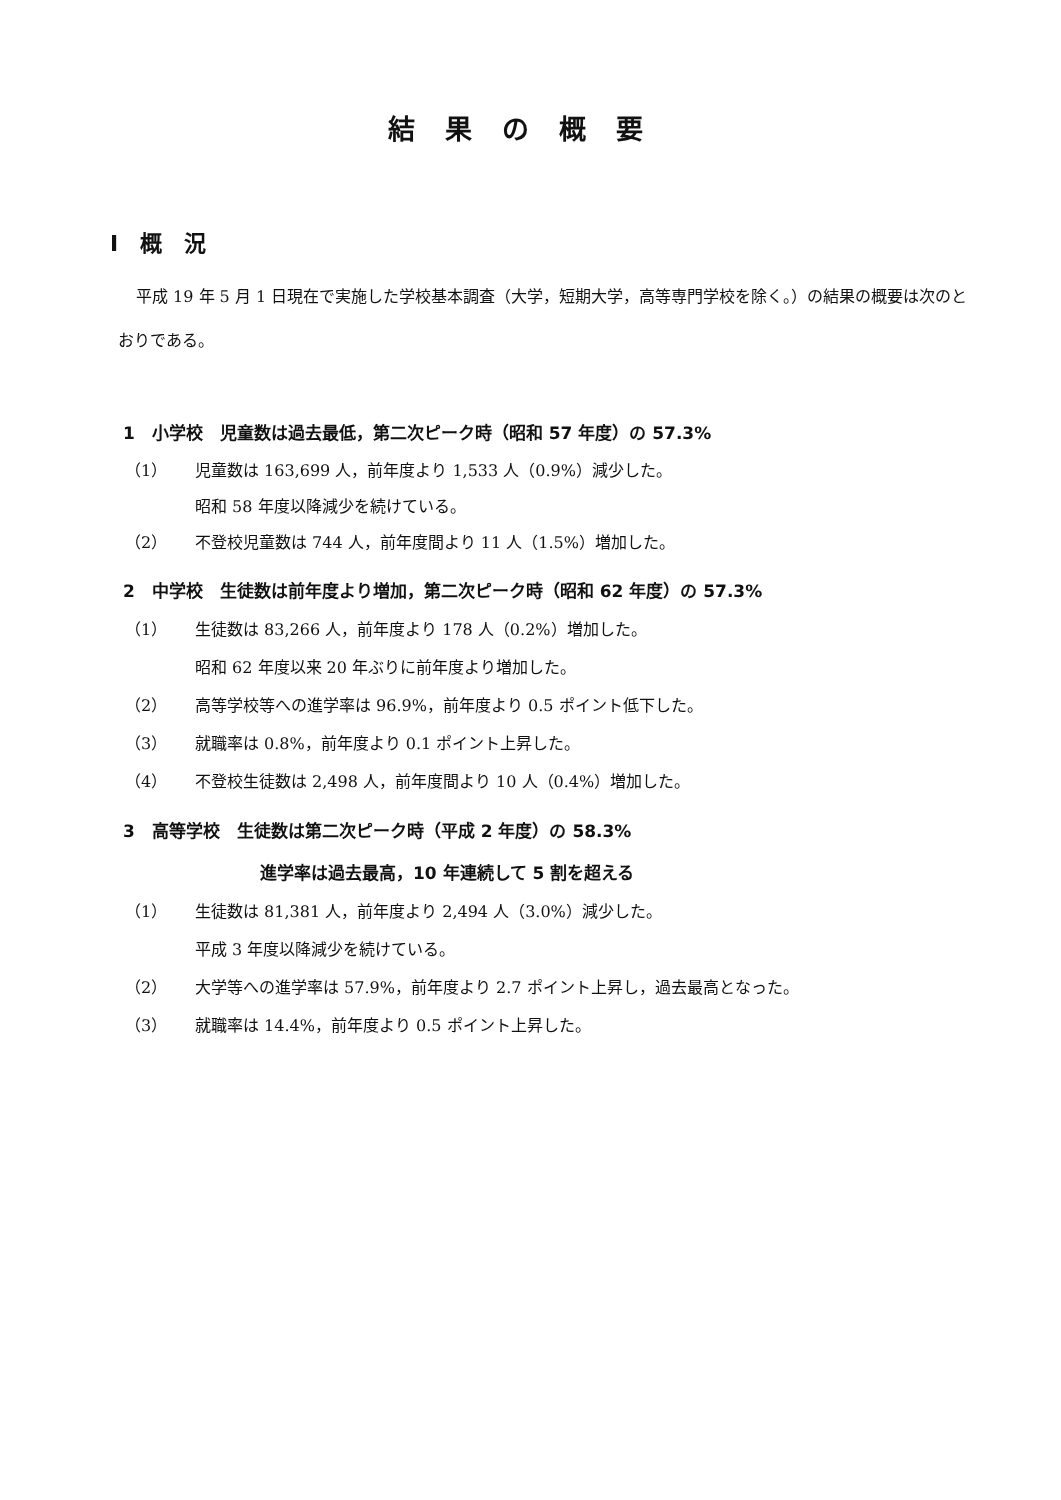結果の概要
Ⅰ　概　況
平成 19 年 5 月 1 日現在で実施した学校基本調査（大学，短期大学，高等専門学校を除く。）の結果の概要は次のとおりである。
1　小学校　児童数は過去最低，第二次ピーク時（昭和 57 年度）の 57.3%
（1） 児童数は 163,699 人，前年度より 1,533 人（0.9%）減少した。
昭和 58 年度以降減少を続けている。
（2） 不登校児童数は 744 人，前年度間より 11 人（1.5%）増加した。
2　中学校　生徒数は前年度より増加，第二次ピーク時（昭和 62 年度）の 57.3%
（1） 生徒数は 83,266 人，前年度より 178 人（0.2%）増加した。
昭和 62 年度以来 20 年ぶりに前年度より増加した。
（2） 高等学校等への進学率は 96.9%，前年度より 0.5 ポイント低下した。
（3） 就職率は 0.8%，前年度より 0.1 ポイント上昇した。
（4） 不登校生徒数は 2,498 人，前年度間より 10 人（0.4%）増加した。
3　高等学校　生徒数は第二次ピーク時（平成 2 年度）の 58.3%
進学率は過去最高，10 年連続して 5 割を超える
（1） 生徒数は 81,381 人，前年度より 2,494 人（3.0%）減少した。
平成 3 年度以降減少を続けている。
（2） 大学等への進学率は 57.9%，前年度より 2.7 ポイント上昇し，過去最高となった。
（3） 就職率は 14.4%，前年度より 0.5 ポイント上昇した。